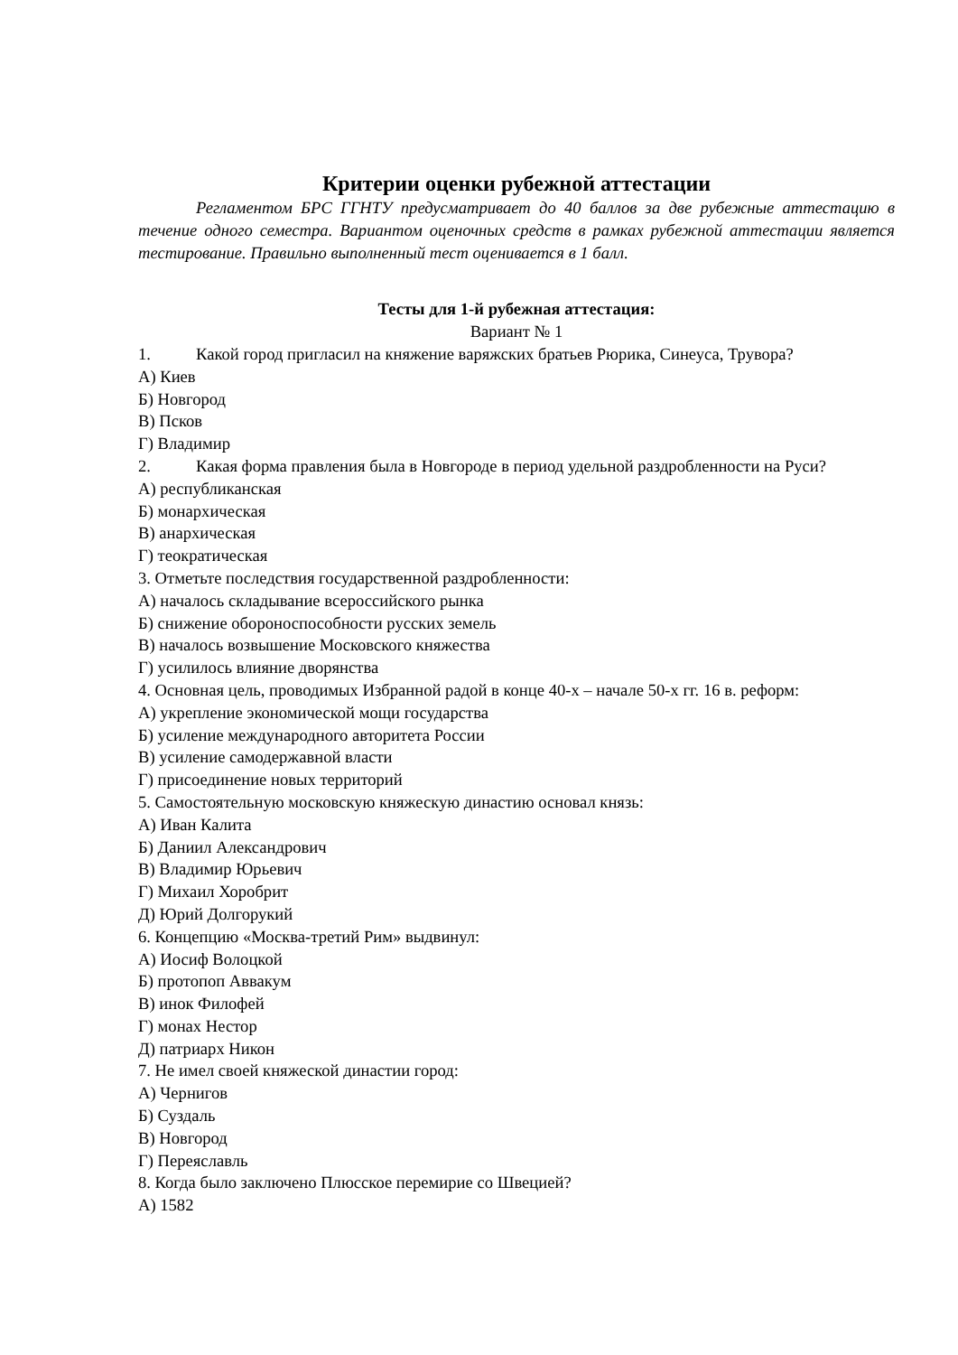Критерии оценки рубежной аттестации
Регламентом БРС ГГНТУ предусматривает до 40 баллов за две рубежные аттестацию в течение одного семестра. Вариантом оценочных средств в рамках рубежной аттестации является тестирование. Правильно выполненный тест оценивается в 1 балл.
Тесты для 1-й рубежная аттестация:
Вариант № 1
1. Какой город пригласил на княжение варяжских братьев Рюрика, Синеуса, Трувора?
А) Киев
Б) Новгород
В) Псков
Г) Владимир
2. Какая форма правления была в Новгороде в период удельной раздробленности на Руси?
А) республиканская
Б) монархическая
В) анархическая
Г) теократическая
3. Отметьте последствия государственной раздробленности:
А) началось складывание всероссийского рынка
Б) снижение обороноспособности русских земель
В) началось возвышение Московского княжества
Г) усилилось влияние дворянства
4. Основная цель, проводимых Избранной радой в конце 40-х – начале 50-х гг. 16 в. реформ:
А) укрепление экономической мощи государства
Б) усиление международного авторитета России
В) усиление самодержавной власти
Г) присоединение новых территорий
5. Самостоятельную московскую княжескую династию основал князь:
А) Иван Калита
Б) Даниил Александрович
В) Владимир Юрьевич
Г) Михаил Хоробрит
Д) Юрий Долгорукий
6. Концепцию «Москва-третий Рим» выдвинул:
А) Иосиф Волоцкой
Б) протопоп Аввакум
В) инок Филофей
Г) монах Нестор
Д) патриарх Никон
7. Не имел своей княжеской династии город:
А) Чернигов
Б) Суздаль
В) Новгород
Г) Переяславль
8. Когда было заключено Плюсское перемирие со Швецией?
А) 1582